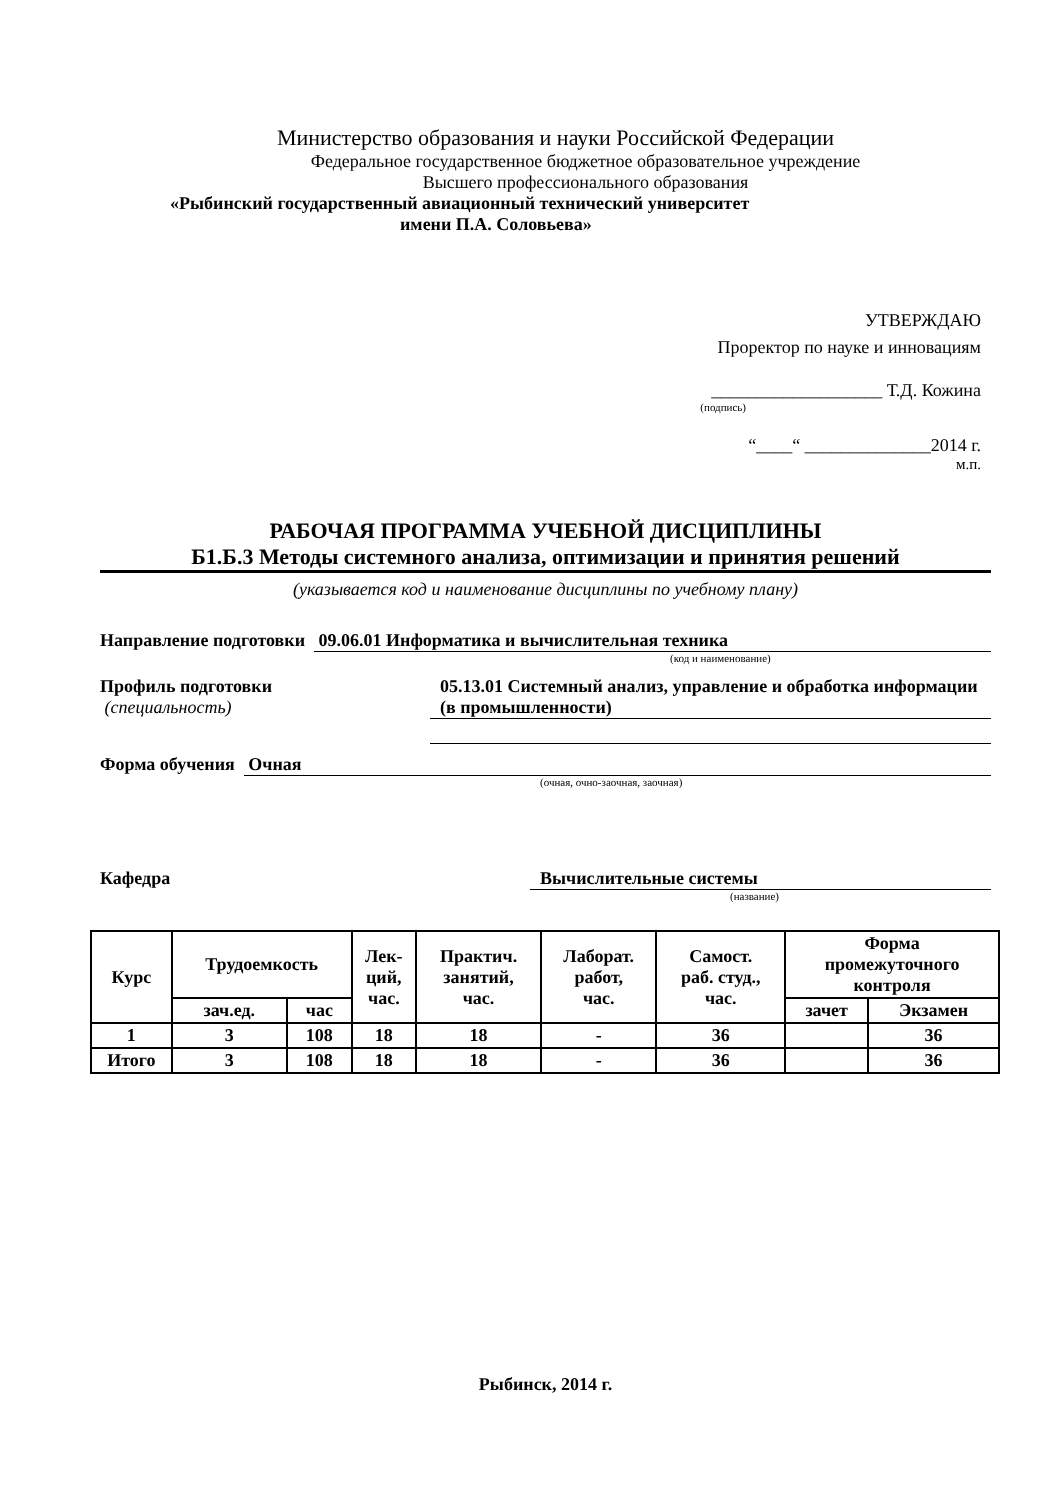Министерство образования и науки Российской Федерации
Федеральное государственное бюджетное образовательное учреждение
Высшего профессионального образования
«Рыбинский государственный авиационный технический университет
имени П.А. Соловьева»
УТВЕРЖДАЮ
Проректор по науке и инновациям
___________________ Т.Д. Кожина
(подпись)
“____“ ______________2014 г.
м.п.
РАБОЧАЯ ПРОГРАММА УЧЕБНОЙ ДИСЦИПЛИНЫ
Б1.Б.3 Методы системного анализа, оптимизации и принятия решений
(указывается код и наименование дисциплины по учебному плану)
Направление подготовки 09.06.01 Информатика и вычислительная техника
(код и наименование)
Профиль подготовки
(специальность)
05.13.01 Системный анализ, управление и обработка информации (в промышленности)
Форма обучения Очная
(очная, очно-заочная, заочная)
Кафедра Вычислительные системы
(название)
| Курс | Трудоемкость | | Лек- ций, час. | Практич. занятий, час. | Лаборат. работ, час. | Самост. раб. студ., час. | Форма промежуточного контроля | |
| --- | --- | --- | --- | --- | --- | --- | --- | --- |
| | зач.ед. | час | | | | | зачет | Экзамен |
| 1 | 3 | 108 | 18 | 18 | - | 36 | | 36 |
| Итого | 3 | 108 | 18 | 18 | - | 36 | | 36 |
Рыбинск, 2014 г.